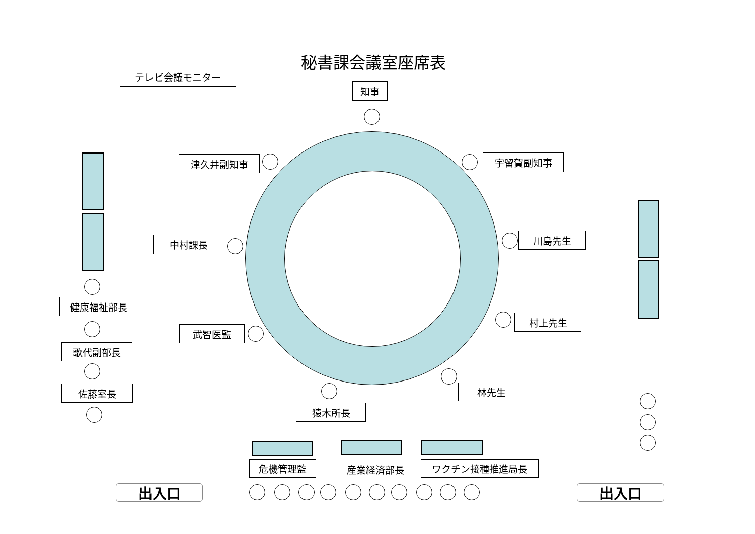秘書課会議室座席表
テレビ会議モニター
知事
津久井副知事
宇留賀副知事
中村課長
川島先生
健康福祉部長
村上先生
武智医監
歌代副部長
林先生
佐藤室長
猿木所長
危機管理監
産業経済部長
ワクチン接種推進局長
出入口
出入口